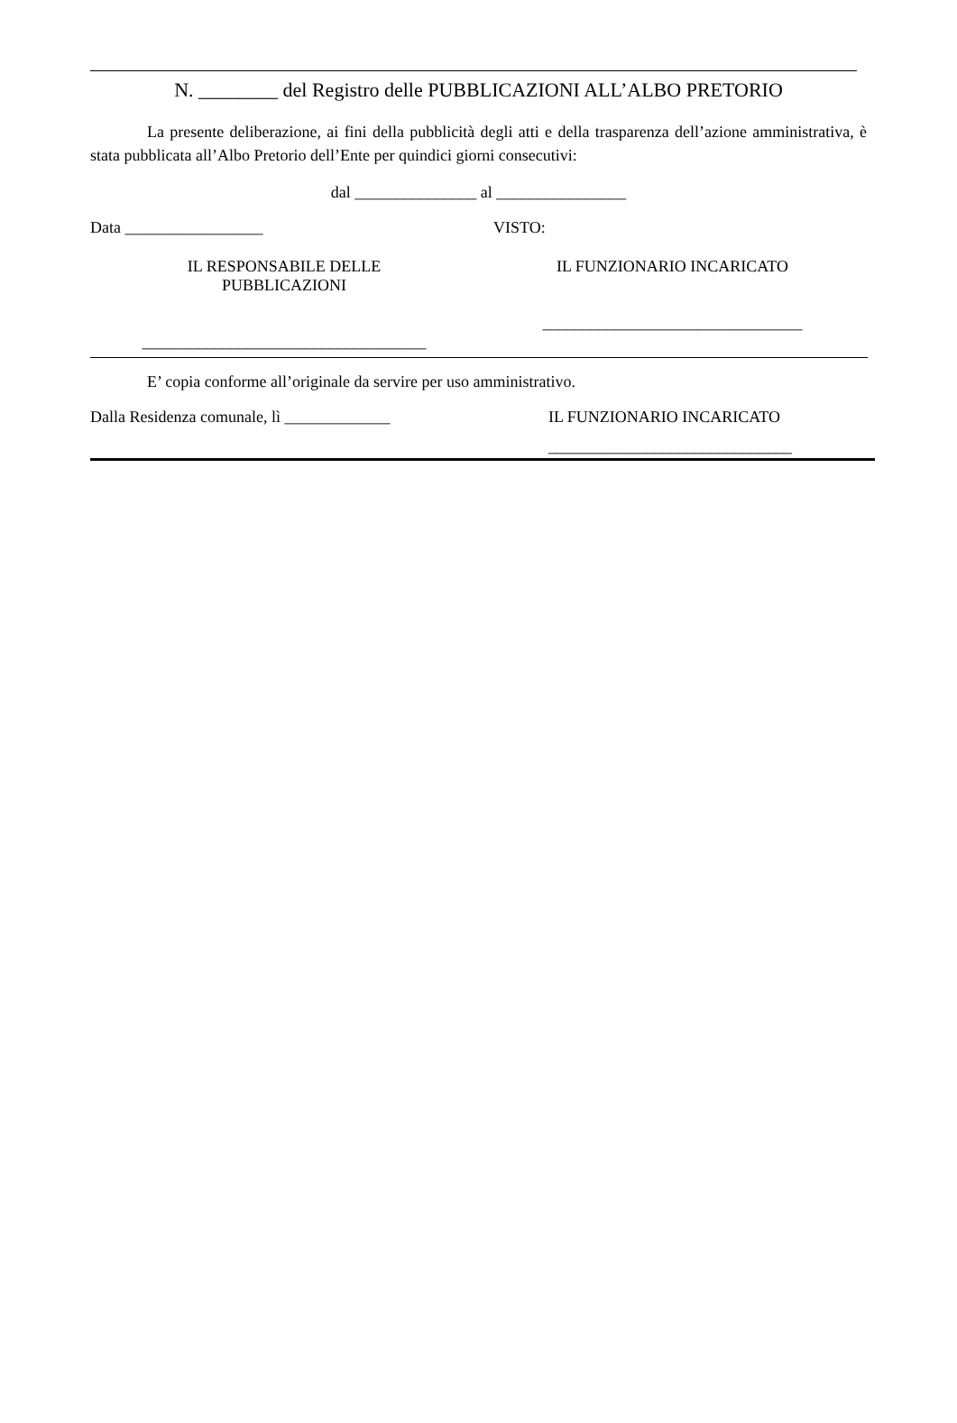N. ________ del Registro delle PUBBLICAZIONI ALL’ALBO PRETORIO
La presente deliberazione, ai fini della pubblicità degli atti e della trasparenza dell’azione amministrativa, è stata pubblicata all’Albo Pretorio dell’Ente per quindici giorni consecutivi:
dal _______________ al ________________
Data _________________ VISTO:
IL RESPONSABILE DELLE
PUBBLICAZIONI
___________________________________
IL FUNZIONARIO INCARICATO
________________________________
E’ copia conforme all’originale da servire per uso amministrativo.
Dalla Residenza comunale, lì _____________ IL FUNZIONARIO INCARICATO
______________________________